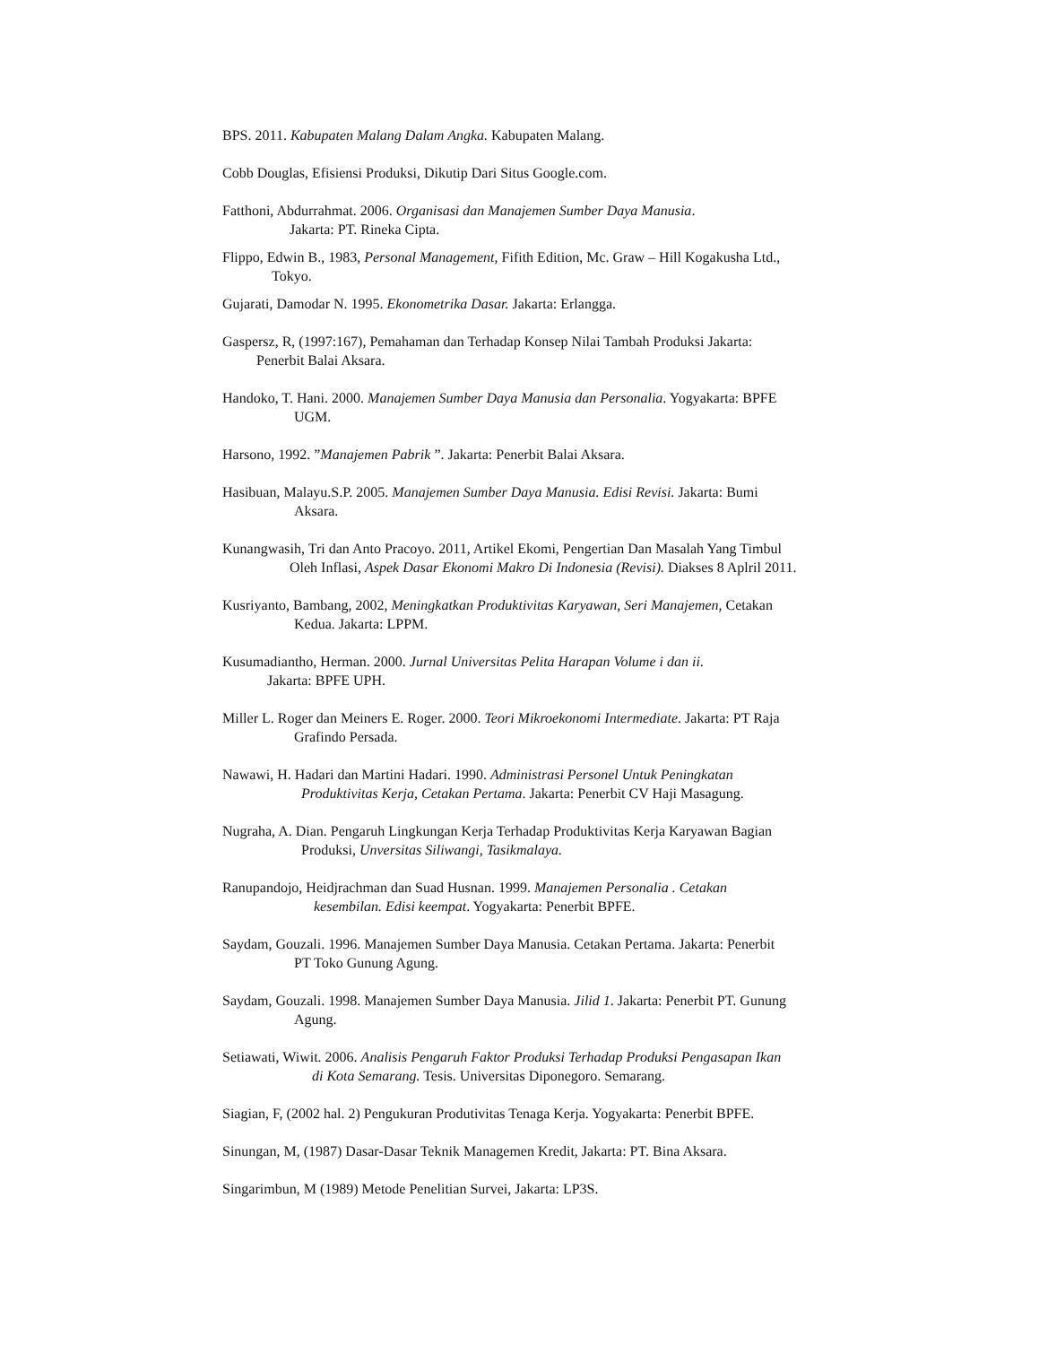BPS. 2011. Kabupaten Malang Dalam Angka. Kabupaten Malang.
Cobb Douglas, Efisiensi Produksi, Dikutip Dari Situs Google.com.
Fatthoni, Abdurrahmat. 2006. Organisasi dan Manajemen Sumber Daya Manusia.
Jakarta: PT. Rineka Cipta.
Flippo, Edwin B., 1983, Personal Management, Fifith Edition, Mc. Graw – Hill Kogakusha Ltd.,
Tokyo.
Gujarati, Damodar N. 1995. Ekonometrika Dasar. Jakarta: Erlangga.
Gaspersz, R, (1997:167), Pemahaman dan Terhadap Konsep Nilai Tambah Produksi Jakarta:
Penerbit Balai Aksara.
Handoko, T. Hani. 2000. Manajemen Sumber Daya Manusia dan Personalia. Yogyakarta: BPFE
UGM.
Harsono, 1992. ”Manajemen Pabrik ”. Jakarta: Penerbit Balai Aksara.
Hasibuan, Malayu.S.P. 2005. Manajemen Sumber Daya Manusia. Edisi Revisi. Jakarta: Bumi
Aksara.
Kunangwasih, Tri dan Anto Pracoyo. 2011, Artikel Ekomi, Pengertian Dan Masalah Yang Timbul
Oleh Inflasi, Aspek Dasar Ekonomi Makro Di Indonesia (Revisi). Diakses 8 Aplril 2011.
Kusriyanto, Bambang, 2002, Meningkatkan Produktivitas Karyawan, Seri Manajemen, Cetakan
Kedua. Jakarta: LPPM.
Kusumadiantho, Herman. 2000. Jurnal Universitas Pelita Harapan Volume i dan ii.
Jakarta: BPFE UPH.
Miller L. Roger dan Meiners E. Roger. 2000. Teori Mikroekonomi Intermediate. Jakarta: PT Raja
Grafindo Persada.
Nawawi, H. Hadari dan Martini Hadari. 1990. Administrasi Personel Untuk Peningkatan
Produktivitas Kerja, Cetakan Pertama. Jakarta: Penerbit CV Haji Masagung.
Nugraha, A. Dian. Pengaruh Lingkungan Kerja Terhadap Produktivitas Kerja Karyawan Bagian
Produksi, Unversitas Siliwangi, Tasikmalaya.
Ranupandojo, Heidjrachman dan Suad Husnan. 1999. Manajemen Personalia . Cetakan
kesembilan. Edisi keempat. Yogyakarta: Penerbit BPFE.
Saydam, Gouzali. 1996. Manajemen Sumber Daya Manusia. Cetakan Pertama. Jakarta: Penerbit
PT Toko Gunung Agung.
Saydam, Gouzali. 1998. Manajemen Sumber Daya Manusia. Jilid 1. Jakarta: Penerbit PT. Gunung
Agung.
Setiawati, Wiwit. 2006. Analisis Pengaruh Faktor Produksi Terhadap Produksi Pengasapan Ikan
di Kota Semarang. Tesis. Universitas Diponegoro. Semarang.
Siagian, F, (2002 hal. 2) Pengukuran Produtivitas Tenaga Kerja. Yogyakarta: Penerbit BPFE.
Sinungan, M, (1987) Dasar-Dasar Teknik Managemen Kredit, Jakarta: PT. Bina Aksara.
Singarimbun, M (1989) Metode Penelitian Survei, Jakarta: LP3S.